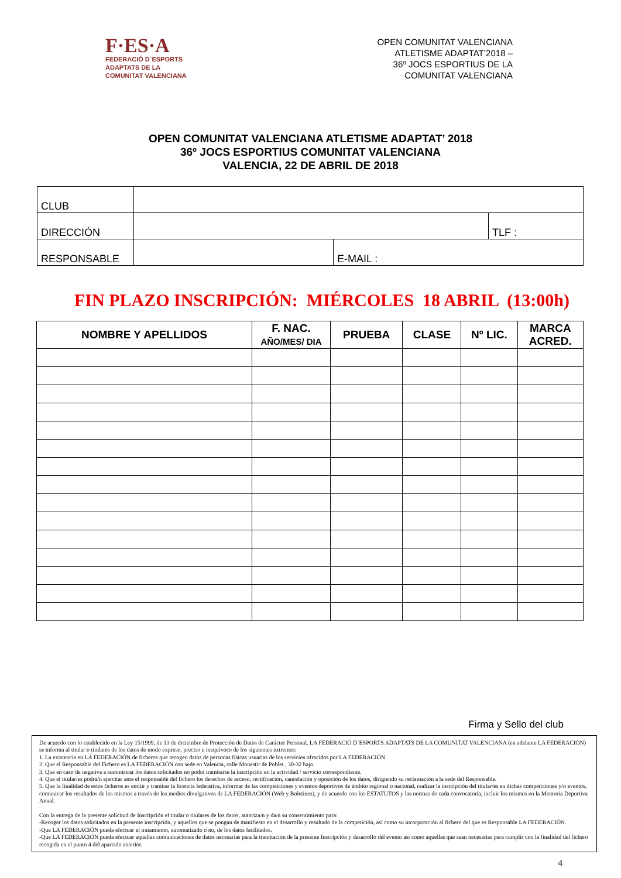F·ES·A
FEDERACIÓ D´ESPORTS
ADAPTATS DE LA
COMUNITAT VALENCIANA
OPEN COMUNITAT VALENCIANA
ATLETISME ADAPTAT’2018 –
36º JOCS ESPORTIUS DE LA
COMUNITAT VALENCIANA
OPEN COMUNITAT VALENCIANA ATLETISME ADAPTAT’ 2018
36º JOCS ESPORTIUS COMUNITAT VALENCIANA
VALENCIA, 22 DE ABRIL DE 2018
| CLUB | | | |
| DIRECCIÓN | | | TLF : |
| RESPONSABLE | | E-MAIL : | |
FIN PLAZO INSCRIPCIÓN: MIÉRCOLES 18 ABRIL (13:00h)
| NOMBRE Y APELLIDOS | F. NAC. AÑO/MES/ DIA | PRUEBA | CLASE | Nº LIC. | MARCA ACRED. |
| --- | --- | --- | --- | --- | --- |
Firma y Sello del club
De acuerdo con lo establecido en la Ley 15/1999, de 13 de diciembre de Protección de Datos de Carácter Personal, LA FEDERACIÓ D´ESPORTS ADAPTATS DE LA COMUNITAT VALENCIANA (en adelante LA FEDERACIÓN) se informa al titular o titulares de los datos de modo expreso, preciso e inequívoco de los siguientes extremos:
1. La existencia en LA FEDERACIÓN de ficheros que recogen datos de personas físicas usuarias de los servicios ofrecidos por LA FEDERACIÓN
2. Que el Responsable del Fichero es LA FEDERACIÓN con sede en Valencia, calle Monestir de Poblet , 30-32 bajo.
3. Que en caso de negativa a suministrar los datos solicitados no podrá tramitarse la inscripción en la actividad / servicio correspondiente.
4. Que el titular/es podrá/n ejercitar ante el responsable del fichero los derechos de acceso, rectificación, cancelación y oposición de los datos, dirigiendo su reclamación a la sede del Responsable.
5. Que la finalidad de estos ficheros es emitir y tramitar la licencia federativa, informar de las competiciones y eventos deportivos de ámbito regional o nacional, realizar la inscripción del titular/es en dichas competiciones y/o eventos, comunicar los resultados de los mismos a través de los medios divulgativos de LA FEDERACIÓN (Web y Boletines), y de acuerdo con los ESTATUTOS y las normas de cada convocatoria, incluir los mismos en la Memoria Deportiva Anual.
Con la entrega de la presente solicitud de Inscripción el titular o titulares de los datos, autoriza/n y da/n su consentimiento para:
-Recoger los datos solicitados en la presente inscripción, y aquellos que se pongan de manifiesto en el desarrollo y resultado de la competición, así como su incorporación al fichero del que es Responsable LA FEDERACIÓN.
-Que LA FEDERACIÓN pueda efectuar el tratamiento, automatizado o no, de los datos facilitados.
-Que LA FEDERACIÓN pueda efectuar aquellas comunicaciones de datos necesarias para la tramitación de la presente Inscripción y desarrollo del evento así como aquellas que sean necesarias para cumplir con la finalidad del fichero recogida en el punto 4 del apartado anterior.
4